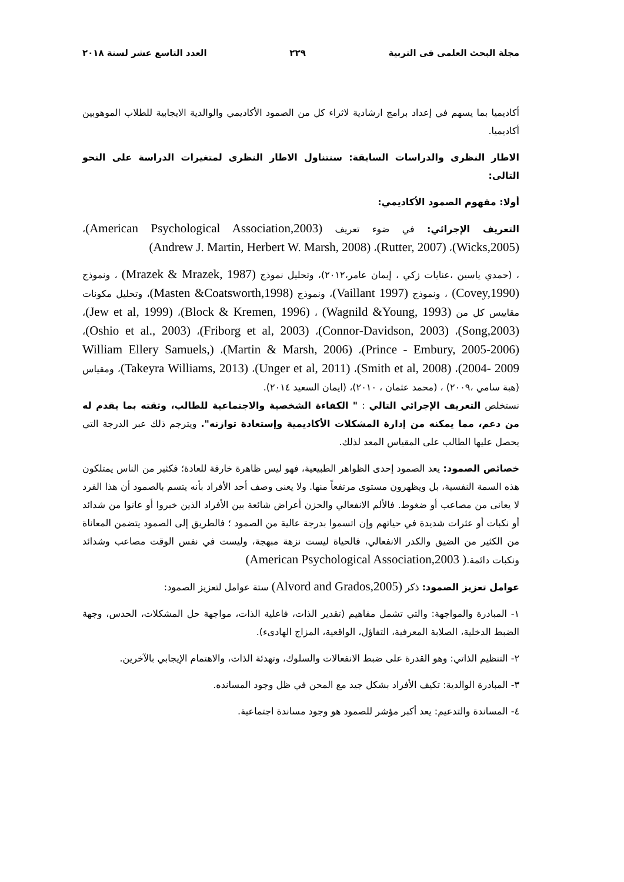مجلة البحث العلمى فى التربية ٢٢٩ العدد التاسع عشر لسنة ٢٠١٨
أكاديميا بما يسهم في إعداد برامج ارشادية لاثراء كل من الصمود الأكاديمي والوالدية الايجابية للطلاب الموهوبين أكاديميا.
الاطار النظرى والدراسات السابقة: سنتناول الاطار النظرى لمتغيرات الدراسة على النحو التالى:
أولا: مفهوم الصمود الأكاديمي:
التعريف الإجرائي: في ضوء تعريف (American Psychological Association,2003)، (Wicks,2005)، (Rutter, 2007)، (Andrew J. Martin, Herbert W. Marsh, 2008)
، (حمدي ياسين ،عنايات زكي ، إيمان عامر،٢٠١٢)، وتحليل نموذج (Mrazek & Mrazek, 1987) ، ونموذج (Covey,1990) ، ونموذج (Vaillant 1997)، ونموذج (Masten &Coatsworth,1998)، وتحليل مكونات مقاييس كل من (Wagnild &Young, 1993) ، (Block & Kremen, 1996)، (Jew et al, 1999)، (Song,2003)، (Connor-Davidson, 2003)، (Friborg et al, 2003)، (Oshio et al., 2003)، (Prince - Embury, 2005-2006)، (Martin & Marsh, 2006)، (William Ellery Samuels, 2004- 2009)، (Smith et al, 2008)، (Unger et al, 2011)، (Takeyra Williams, 2013)، ومقياس (هبة سامي ،٢٠٠٩) ، (محمد عثمان ، ٢٠١٠)، (ايمان السعيد ٢٠١٤).
نستخلص التعريف الإجرائي التالي : " الكفاءة الشخصية والاجتماعية للطالب، وثقته بما يقدم له من دعم، مما يمكنه من إدارة المشكلات الأكاديمية وإستعادة توازنه". ويترجم ذلك عبر الدرجة التي يحصل عليها الطالب على المقياس المعد لذلك.
خصائص الصمود: يعد الصمود إحدى الظواهر الطبيعية، فهو ليس ظاهرة خارقة للعادة؛ فكثير من الناس يمتلكون هذه السمة النفسية، بل ويظهرون مستوى مرتفعاً منها. ولا يعنى وصف أحد الأفراد بأنه يتسم بالصمود أن هذا الفرد لا يعانى من مصاعب أو ضغوط. فالألم الانفعالي والحزن أعراض شائعة بين الأفراد الذين خبروا أو عانوا من شدائد أو نكبات أو عثرات شديدة في حياتهم وإن اتسموا بدرجة عالية من الصمود ؛ فالطريق إلى الصمود يتضمن المعاناة من الكثير من الضيق والكدر الانفعالي، فالحياة ليست نزهة مبهجة، وليست في نفس الوقت مصاعب وشدائد ونكبات دائمة.( American Psychological Association,2003)
عوامل تعزيز الصمود: ذكر (Alvord and Grados,2005) ستة عوامل لتعزيز الصمود:
١- المبادرة والمواجهة: والتي تشمل مفاهيم (تقدير الذات، فاعلية الذات، مواجهة حل المشكلات، الحدس، وجهة الضبط الدخلية، الصلابة المعرفية، التفاؤل، الواقعية، المزاج الهادىء).
٢- التنظيم الذاتي: وهو القدرة على ضبط الانفعالات والسلوك، وتهدئة الذات، والاهتمام الإيجابي بالآخرين.
٣- المبادرة الوالدية: تكيف الأفراد بشكل جيد مع المحن في ظل وجود المسانده.
٤- المساندة والتدعيم: يعد أكبر مؤشر للصمود هو وجود مساندة اجتماعية.